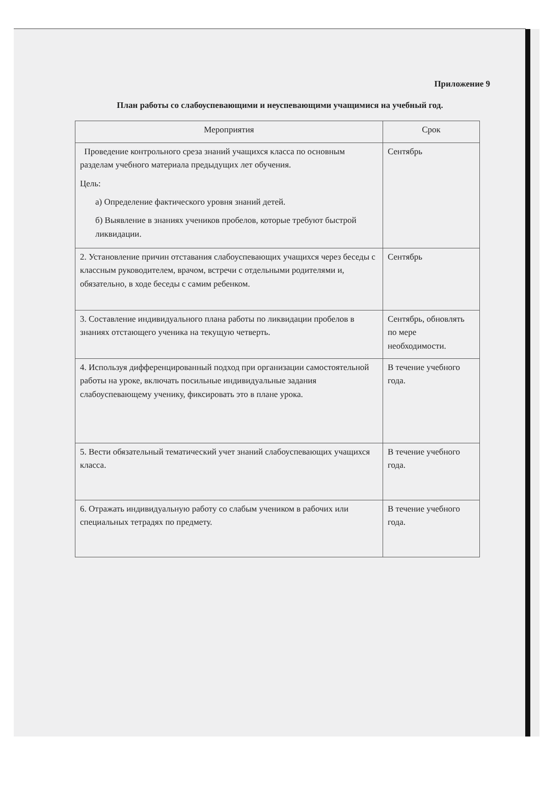Приложение 9
План работы со слабоуспевающими и неуспевающими учащимися на учебный год.
| Мероприятия | Срок |
| --- | --- |
| Проведение контрольного среза знаний учащихся класса по основным разделам учебного материала предыдущих лет обучения. Цель: а) Определение фактического уровня знаний детей. б) Выявление в знаниях учеников пробелов, которые требуют быстрой ликвидации. | Сентябрь |
| 2. Установление причин отставания слабоуспевающих учащихся через беседы с классным руководителем, врачом, встречи с отдельными родителями и, обязательно, в ходе беседы с самим ребенком. | Сентябрь |
| 3. Составление индивидуального плана работы по ликвидации пробелов в знаниях отстающего ученика на текущую четверть. | Сентябрь, обновлять по мере необходимости. |
| 4. Используя дифференцированный подход при организации самостоятельной работы на уроке, включать посильные индивидуальные задания слабоуспевающему ученику, фиксировать это в плане урока. | В течение учебного года. |
| 5. Вести обязательный тематический учет знаний слабоуспевающих учащихся класса. | В течение учебного года. |
| 6. Отражать индивидуальную работу со слабым учеником в рабочих или специальных тетрадях по предмету. | В течение учебного года. |